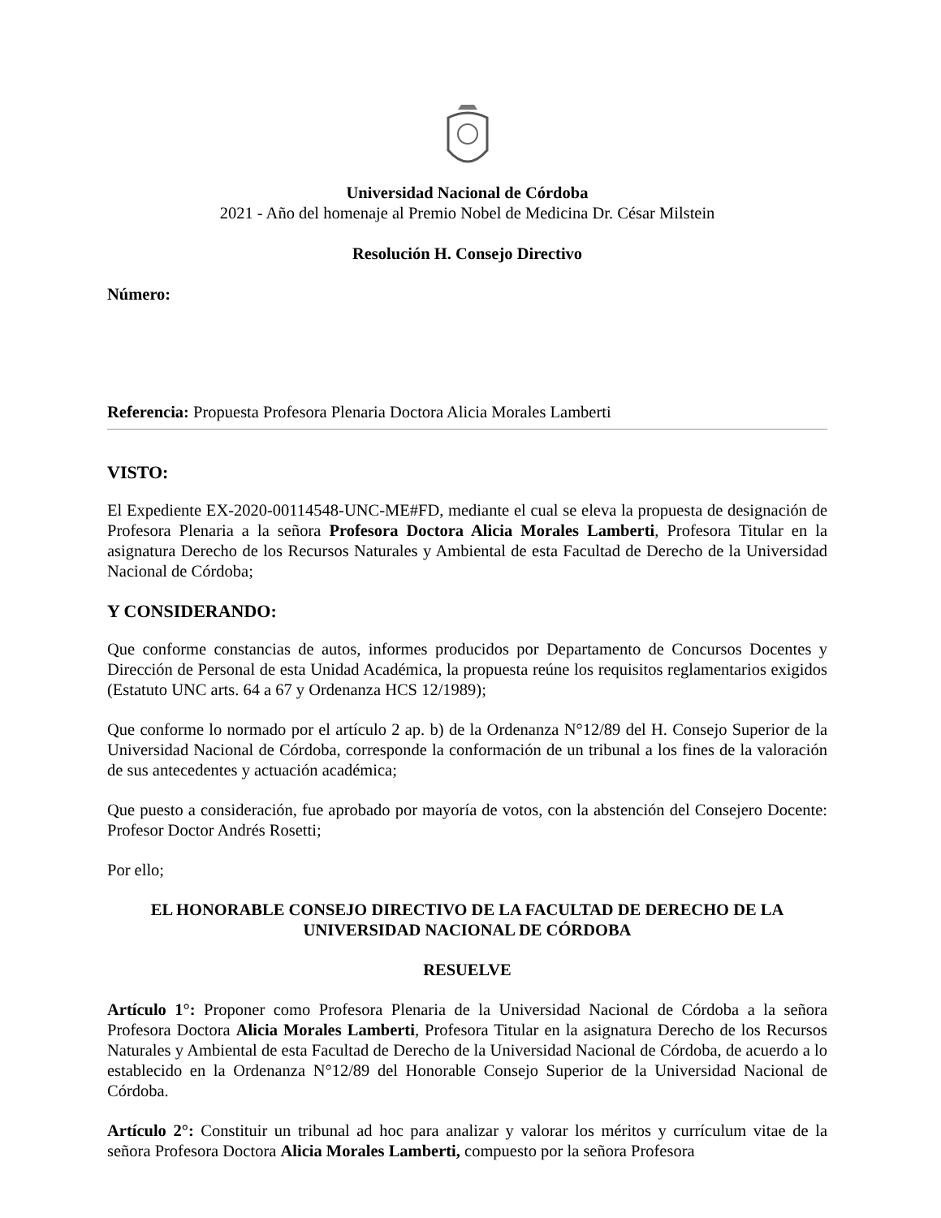Universidad Nacional de Córdoba
2021 - Año del homenaje al Premio Nobel de Medicina Dr. César Milstein
Resolución H. Consejo Directivo
Número:
Referencia: Propuesta Profesora Plenaria Doctora Alicia Morales Lamberti
VISTO:
El Expediente EX-2020-00114548-UNC-ME#FD, mediante el cual se eleva la propuesta de designación de Profesora Plenaria a la señora Profesora Doctora Alicia Morales Lamberti, Profesora Titular en la asignatura Derecho de los Recursos Naturales y Ambiental de esta Facultad de Derecho de la Universidad Nacional de Córdoba;
Y CONSIDERANDO:
Que conforme constancias de autos, informes producidos por Departamento de Concursos Docentes y Dirección de Personal de esta Unidad Académica, la propuesta reúne los requisitos reglamentarios exigidos (Estatuto UNC arts. 64 a 67 y Ordenanza HCS 12/1989);
Que conforme lo normado por el artículo 2 ap. b) de la Ordenanza N°12/89 del H. Consejo Superior de la Universidad Nacional de Córdoba, corresponde la conformación de un tribunal a los fines de la valoración de sus antecedentes y actuación académica;
Que puesto a consideración, fue aprobado por mayoría de votos, con la abstención del Consejero Docente: Profesor Doctor Andrés Rosetti;
Por ello;
EL HONORABLE CONSEJO DIRECTIVO DE LA FACULTAD DE DERECHO DE LA UNIVERSIDAD NACIONAL DE CÓRDOBA
RESUELVE
Artículo 1°: Proponer como Profesora Plenaria de la Universidad Nacional de Córdoba a la señora Profesora Doctora Alicia Morales Lamberti, Profesora Titular en la asignatura Derecho de los Recursos Naturales y Ambiental de esta Facultad de Derecho de la Universidad Nacional de Córdoba, de acuerdo a lo establecido en la Ordenanza N°12/89 del Honorable Consejo Superior de la Universidad Nacional de Córdoba.
Artículo 2°: Constituir un tribunal ad hoc para analizar y valorar los méritos y currículum vitae de la señora Profesora Doctora Alicia Morales Lamberti, compuesto por la señora Profesora